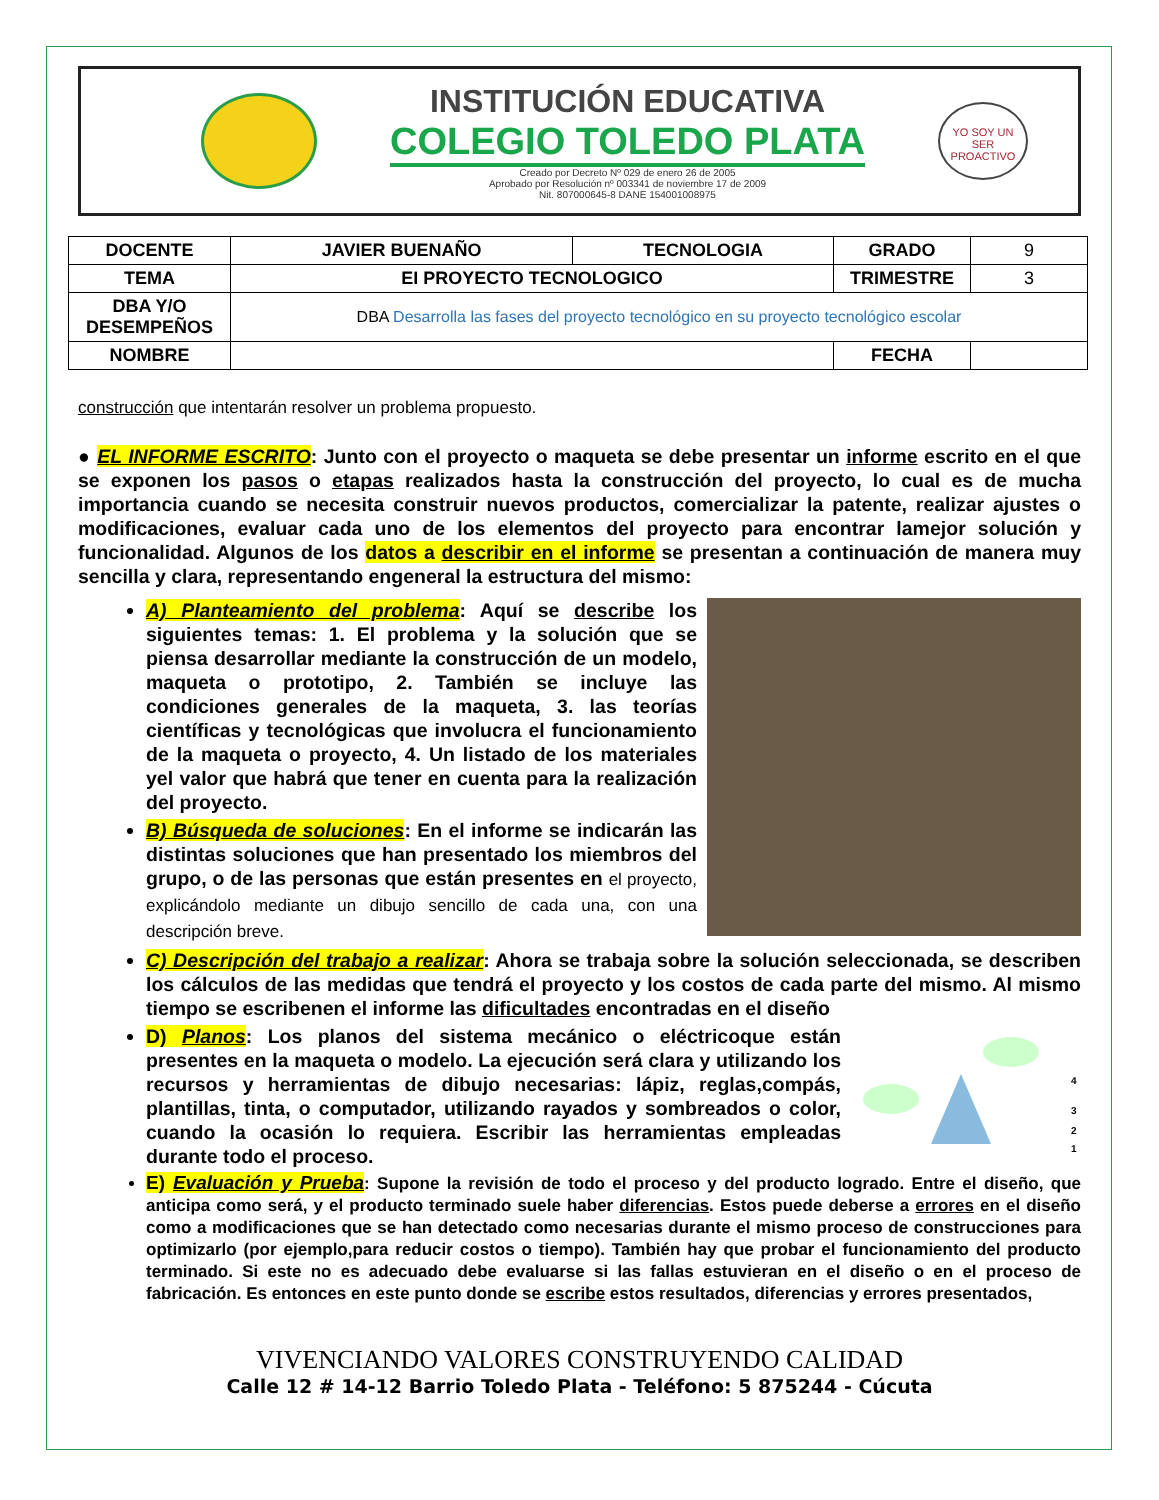INSTITUCIÓN EDUCATIVA
COLEGIO TOLEDO PLATA
Creado por Decreto Nº 029 de enero 26 de 2005
Aprobado por Resolución nº 003341 de noviembre 17 de 2009
Nit. 807000645-8 DANE 154001008975
YO SOY UN SER PROACTIVO
| DOCENTE | JAVIER BUENAÑO | TECNOLOGIA | GRADO | 9 |
| TEMA | EI PROYECTO TECNOLOGICO | | TRIMESTRE | 3 |
| DBA Y/O DESEMPEÑOS | DBA Desarrolla las fases del proyecto tecnológico en su proyecto tecnológico escolar | | | |
| NOMBRE | | | FECHA | |
construcción que intentarán resolver un problema propuesto.
● EL INFORME ESCRITO: Junto con el proyecto o maqueta se debe presentar un informe escrito en el que se exponen los pasos o etapas realizados hasta la construcción del proyecto, lo cual es de mucha importancia cuando se necesita construir nuevos productos, comercializar la patente, realizar ajustes o modificaciones, evaluar cada uno de los elementos del proyecto para encontrar lamejor solución y funcionalidad. Algunos de los datos a describir en el informe se presentan a continuación de manera muy sencilla y clara, representando engeneral la estructura del mismo:
A) Planteamiento del problema: Aquí se describe los siguientes temas: 1. El problema y la solución que se piensa desarrollar mediante la construcción de un modelo, maqueta o prototipo, 2. También se incluye las condiciones generales de la maqueta, 3. las teorías científicas y tecnológicas que involucra el funcionamiento de la maqueta o proyecto, 4. Un listado de los materiales yel valor que habrá que tener en cuenta para la realización del proyecto.
B) Búsqueda de soluciones: En el informe se indicarán las distintas soluciones que han presentado los miembros del grupo, o de las personas que están presentes en el proyecto, explicándolo mediante un dibujo sencillo de cada una, con una descripción breve.
C) Descripción del trabajo a realizar: Ahora se trabaja sobre la solución seleccionada, se describen los cálculos de las medidas que tendrá el proyecto y los costos de cada parte del mismo. Al mismo tiempo se escribenen el informe las dificultades encontradas en el diseño
4
3
2
1
D) Planos: Los planos del sistema mecánico o eléctricoque están presentes en la maqueta o modelo. La ejecución será clara y utilizando los recursos y herramientas de dibujo necesarias: lápiz, reglas,compás, plantillas, tinta, o computador, utilizando rayados y sombreados o color, cuando la ocasión lo requiera. Escribir las herramientas empleadas durante todo el proceso.
E) Evaluación y Prueba: Supone la revisión de todo el proceso y del producto logrado. Entre el diseño, que anticipa como será, y el producto terminado suele haber diferencias. Estos puede deberse a errores en el diseño como a modificaciones que se han detectado como necesarias durante el mismo proceso de construcciones para optimizarlo (por ejemplo,para reducir costos o tiempo). También hay que probar el funcionamiento del producto terminado. Si este no es adecuado debe evaluarse si las fallas estuvieran en el diseño o en el proceso de fabricación. Es entonces en este punto donde se escribe estos resultados, diferencias y errores presentados,
VIVENCIANDO VALORES CONSTRUYENDO CALIDAD
Calle 12 # 14-12 Barrio Toledo Plata - Teléfono: 5 875244 - Cúcuta